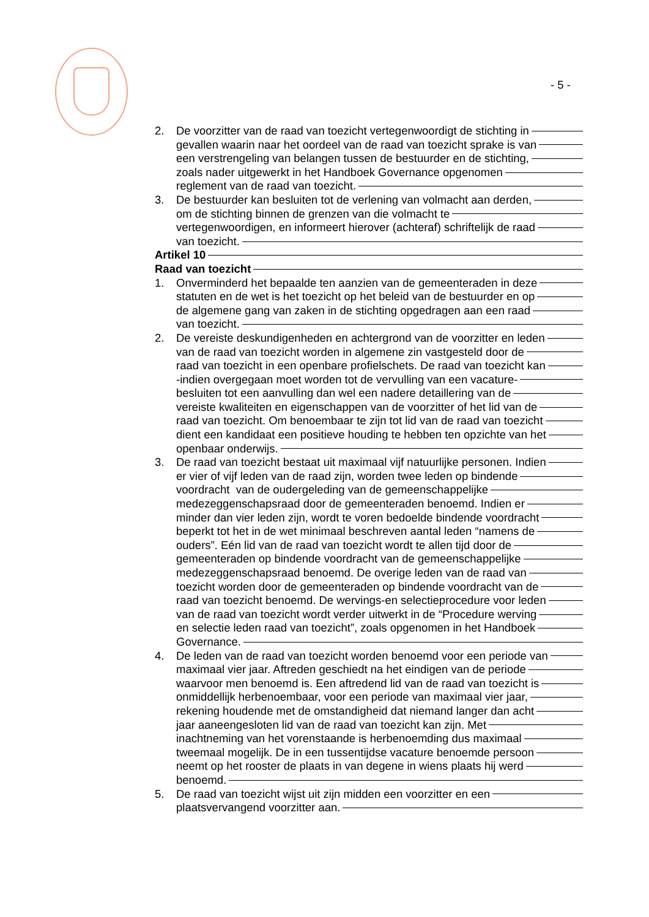- 5 -
2. De voorzitter van de raad van toezicht vertegenwoordigt de stichting in
gevallen waarin naar het oordeel van de raad van toezicht sprake is van
een verstrengeling van belangen tussen de bestuurder en de stichting,
zoals nader uitgewerkt in het Handboek Governance opgenomen
reglement van de raad van toezicht.
3. De bestuurder kan besluiten tot de verlening van volmacht aan derden,
om de stichting binnen de grenzen van die volmacht te
vertegenwoordigen, en informeert hierover (achteraf) schriftelijk de raad
van toezicht.
Artikel 10
Raad van toezicht
1. Onverminderd het bepaalde ten aanzien van de gemeenteraden in deze
statuten en de wet is het toezicht op het beleid van de bestuurder en op
de algemene gang van zaken in de stichting opgedragen aan een raad
van toezicht.
2. De vereiste deskundigenheden en achtergrond van de voorzitter en leden
van de raad van toezicht worden in algemene zin vastgesteld door de
raad van toezicht in een openbare profielschets. De raad van toezicht kan
-indien overgegaan moet worden tot de vervulling van een vacature-
besluiten tot een aanvulling dan wel een nadere detaillering van de
vereiste kwaliteiten en eigenschappen van de voorzitter of het lid van de
raad van toezicht. Om benoembaar te zijn tot lid van de raad van toezicht
dient een kandidaat een positieve houding te hebben ten opzichte van het
openbaar onderwijs.
3. De raad van toezicht bestaat uit maximaal vijf natuurlijke personen. Indien
er vier of vijf leden van de raad zijn, worden twee leden op bindende
voordracht van de oudergeleding van de gemeenschappelijke
medezeggenschapsraad door de gemeenteraden benoemd. Indien er
minder dan vier leden zijn, wordt te voren bedoelde bindende voordracht
beperkt tot het in de wet minimaal beschreven aantal leden “namens de
ouders”. Eén lid van de raad van toezicht wordt te allen tijd door de
gemeenteraden op bindende voordracht van de gemeenschappelijke
medezeggenschapsraad benoemd. De overige leden van de raad van
toezicht worden door de gemeenteraden op bindende voordracht van de
raad van toezicht benoemd. De wervings-en selectieprocedure voor leden
van de raad van toezicht wordt verder uitwerkt in de “Procedure werving
en selectie leden raad van toezicht”, zoals opgenomen in het Handboek
Governance.
4. De leden van de raad van toezicht worden benoemd voor een periode van
maximaal vier jaar. Aftreden geschiedt na het eindigen van de periode
waarvoor men benoemd is. Een aftredend lid van de raad van toezicht is
onmiddellijk herbenoembaar, voor een periode van maximaal vier jaar,
rekening houdende met de omstandigheid dat niemand langer dan acht
jaar aaneengesloten lid van de raad van toezicht kan zijn. Met
inachtneming van het vorenstaande is herbenoemding dus maximaal
tweemaal mogelijk. De in een tussentijdse vacature benoemde persoon
neemt op het rooster de plaats in van degene in wiens plaats hij werd
benoemd.
5. De raad van toezicht wijst uit zijn midden een voorzitter en een
plaatsvervangend voorzitter aan.